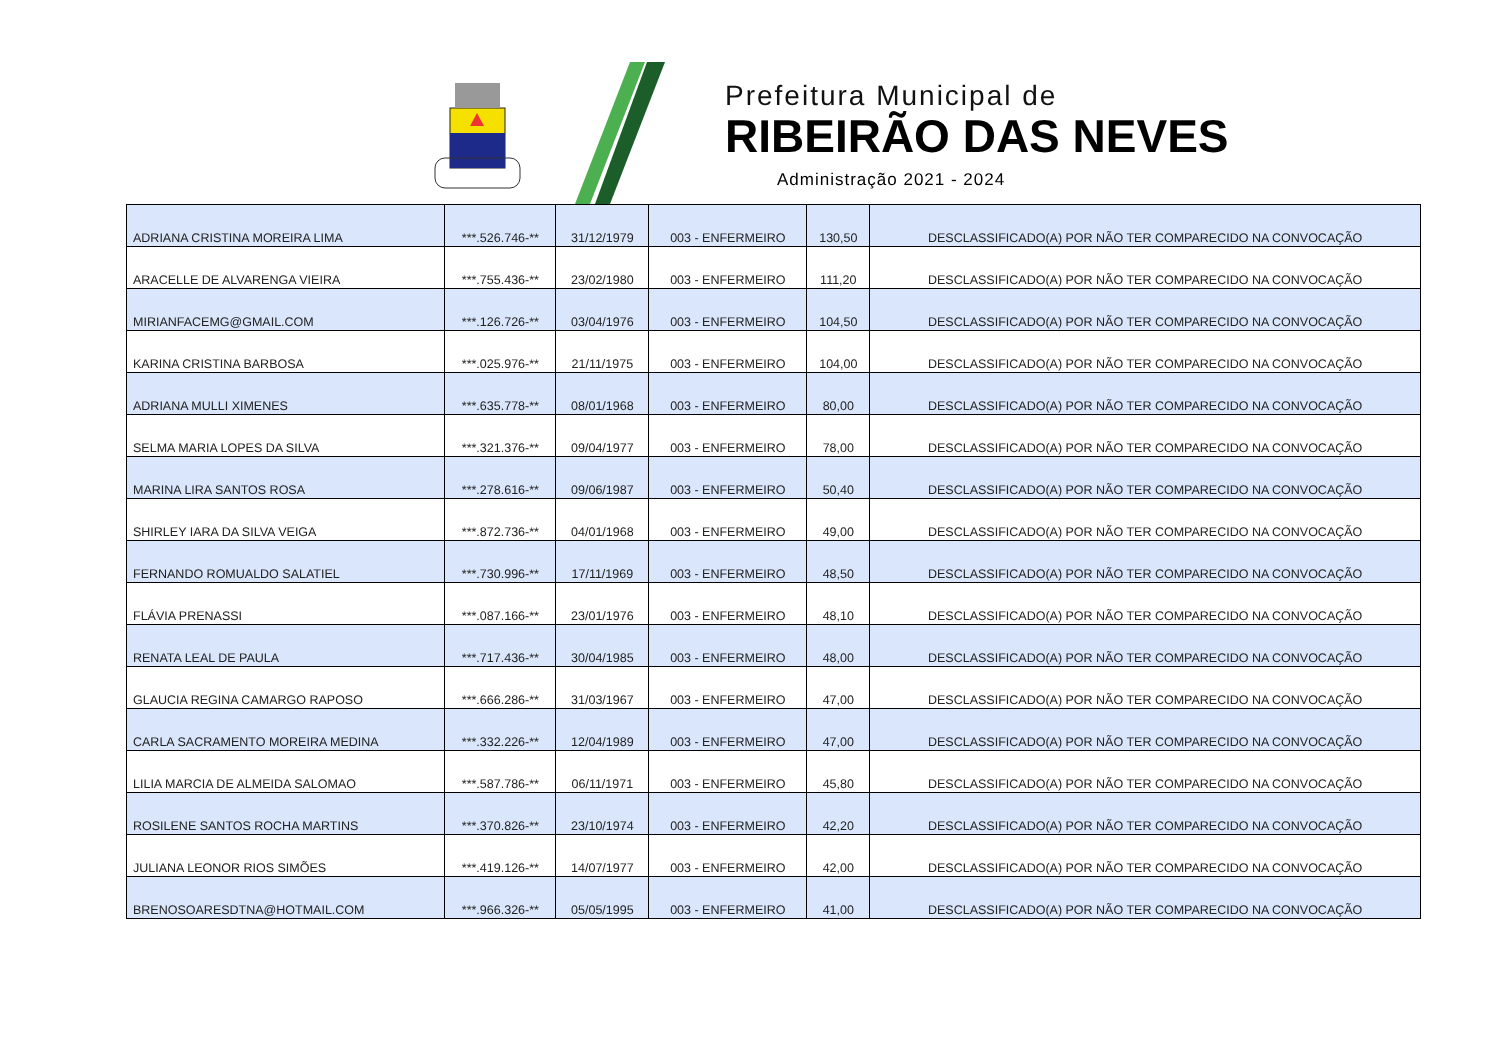Prefeitura Municipal de
RIBEIRÃO DAS NEVES
Administração 2021 - 2024
| ADRIANA CRISTINA MOREIRA LIMA | ***.526.746-** | 31/12/1979 | 003 - ENFERMEIRO | 130,50 | DESCLASSIFICADO(A) POR NÃO TER COMPARECIDO NA CONVOCAÇÃO |
| ARACELLE DE ALVARENGA VIEIRA | ***.755.436-** | 23/02/1980 | 003 - ENFERMEIRO | 111,20 | DESCLASSIFICADO(A) POR NÃO TER COMPARECIDO NA CONVOCAÇÃO |
| MIRIANFACEMG@GMAIL.COM | ***.126.726-** | 03/04/1976 | 003 - ENFERMEIRO | 104,50 | DESCLASSIFICADO(A) POR NÃO TER COMPARECIDO NA CONVOCAÇÃO |
| KARINA CRISTINA BARBOSA | ***.025.976-** | 21/11/1975 | 003 - ENFERMEIRO | 104,00 | DESCLASSIFICADO(A) POR NÃO TER COMPARECIDO NA CONVOCAÇÃO |
| ADRIANA MULLI XIMENES | ***.635.778-** | 08/01/1968 | 003 - ENFERMEIRO | 80,00 | DESCLASSIFICADO(A) POR NÃO TER COMPARECIDO NA CONVOCAÇÃO |
| SELMA MARIA LOPES DA SILVA | ***.321.376-** | 09/04/1977 | 003 - ENFERMEIRO | 78,00 | DESCLASSIFICADO(A) POR NÃO TER COMPARECIDO NA CONVOCAÇÃO |
| MARINA LIRA SANTOS ROSA | ***.278.616-** | 09/06/1987 | 003 - ENFERMEIRO | 50,40 | DESCLASSIFICADO(A) POR NÃO TER COMPARECIDO NA CONVOCAÇÃO |
| SHIRLEY IARA DA SILVA VEIGA | ***.872.736-** | 04/01/1968 | 003 - ENFERMEIRO | 49,00 | DESCLASSIFICADO(A) POR NÃO TER COMPARECIDO NA CONVOCAÇÃO |
| FERNANDO ROMUALDO SALATIEL | ***.730.996-** | 17/11/1969 | 003 - ENFERMEIRO | 48,50 | DESCLASSIFICADO(A) POR NÃO TER COMPARECIDO NA CONVOCAÇÃO |
| FLÁVIA PRENASSI | ***.087.166-** | 23/01/1976 | 003 - ENFERMEIRO | 48,10 | DESCLASSIFICADO(A) POR NÃO TER COMPARECIDO NA CONVOCAÇÃO |
| RENATA LEAL DE PAULA | ***.717.436-** | 30/04/1985 | 003 - ENFERMEIRO | 48,00 | DESCLASSIFICADO(A) POR NÃO TER COMPARECIDO NA CONVOCAÇÃO |
| GLAUCIA REGINA CAMARGO RAPOSO | ***.666.286-** | 31/03/1967 | 003 - ENFERMEIRO | 47,00 | DESCLASSIFICADO(A) POR NÃO TER COMPARECIDO NA CONVOCAÇÃO |
| CARLA SACRAMENTO MOREIRA MEDINA | ***.332.226-** | 12/04/1989 | 003 - ENFERMEIRO | 47,00 | DESCLASSIFICADO(A) POR NÃO TER COMPARECIDO NA CONVOCAÇÃO |
| LILIA MARCIA DE ALMEIDA SALOMAO | ***.587.786-** | 06/11/1971 | 003 - ENFERMEIRO | 45,80 | DESCLASSIFICADO(A) POR NÃO TER COMPARECIDO NA CONVOCAÇÃO |
| ROSILENE SANTOS ROCHA MARTINS | ***.370.826-** | 23/10/1974 | 003 - ENFERMEIRO | 42,20 | DESCLASSIFICADO(A) POR NÃO TER COMPARECIDO NA CONVOCAÇÃO |
| JULIANA LEONOR RIOS SIMÕES | ***.419.126-** | 14/07/1977 | 003 - ENFERMEIRO | 42,00 | DESCLASSIFICADO(A) POR NÃO TER COMPARECIDO NA CONVOCAÇÃO |
| BRENOSOARESDTNA@HOTMAIL.COM | ***.966.326-** | 05/05/1995 | 003 - ENFERMEIRO | 41,00 | DESCLASSIFICADO(A) POR NÃO TER COMPARECIDO NA CONVOCAÇÃO |